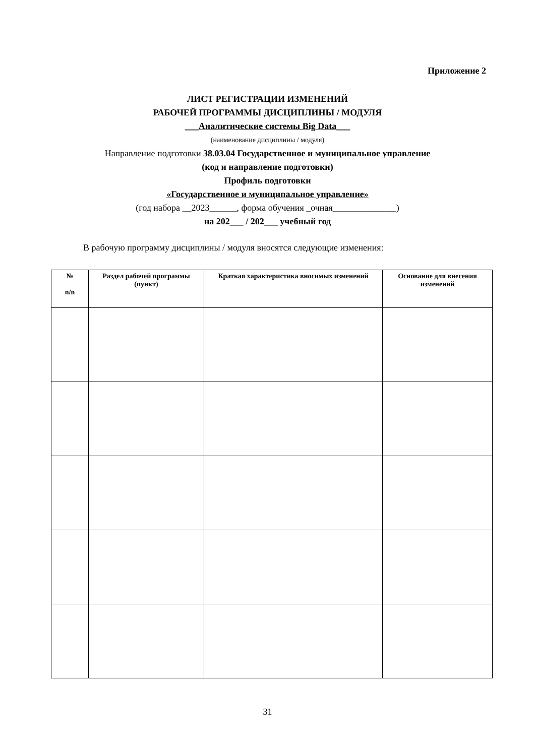Приложение 2
ЛИСТ РЕГИСТРАЦИИ ИЗМЕНЕНИЙ
РАБОЧЕЙ ПРОГРАММЫ ДИСЦИПЛИНЫ / МОДУЛЯ
___Аналитические системы Big Data___
(наименование дисциплины / модуля)
Направление подготовки 38.03.04 Государственное и муниципальное управление
(код и направление подготовки)
Профиль подготовки
«Государственное и муниципальное управление»
(год набора __2023______, форма обучения _очная______________)
на 202___ / 202___ учебный год
В рабочую программу дисциплины / модуля вносятся следующие изменения:
| № n/n | Раздел рабочей программы (пункт) | Краткая характеристика вносимых изменений | Основание для внесения изменений |
| --- | --- | --- | --- |
31